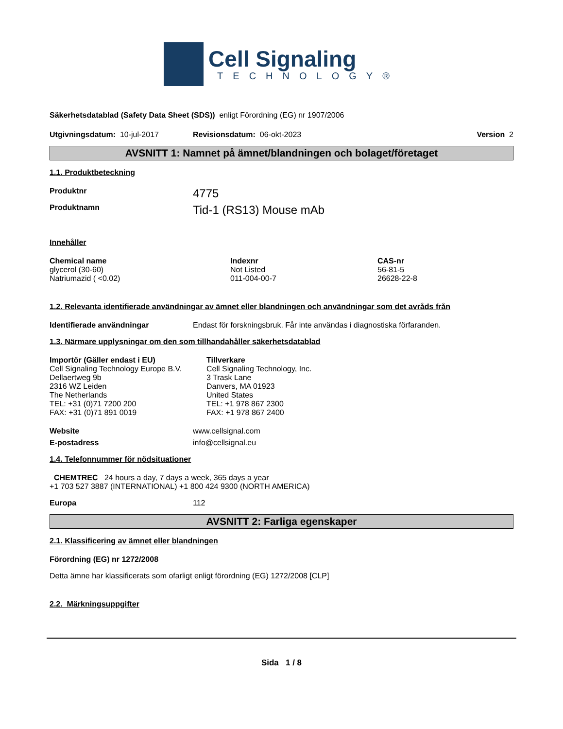Cell Signaling
TECHNOLOGY®
Säkerhetsdatablad (Safety Data Sheet (SDS)) enligt Förordning (EG) nr 1907/2006
Utgivningsdatum: 10-jul-2017 Revisionsdatum: 06-okt-2023 Version 2
AVSNITT 1: Namnet på ämnet/blandningen och bolaget/företaget
1.1. Produktbeteckning
Produktnr 4775
Produktnamn Tid-1 (RS13) Mouse mAb
Innehåller
| Chemical name | Indexnr | CAS-nr |
| --- | --- | --- |
| glycerol (30-60) | Not Listed | 56-81-5 |
| Natriumazid ( <0.02) | 011-004-00-7 | 26628-22-8 |
1.2. Relevanta identifierade användningar av ämnet eller blandningen och användningar som det avråds från
Identifierade användningar Endast för forskningsbruk. Får inte användas i diagnostiska förfaranden.
1.3. Närmare upplysningar om den som tillhandahåller säkerhetsdatablad
| Importör (Gäller endast i EU) | Tillverkare |
| --- | --- |
| Cell Signaling Technology Europe B.V. Dellaertweg 9b 2316 WZ Leiden The Netherlands TEL: +31 (0)71 7200 200 FAX: +31 (0)71 891 0019 | Cell Signaling Technology, Inc. 3 Trask Lane Danvers, MA 01923 United States TEL: +1 978 867 2300 FAX: +1 978 867 2400 |
Website www.cellsignal.com
E-postadress info@cellsignal.eu
1.4. Telefonnummer för nödsituationer
CHEMTREC 24 hours a day, 7 days a week, 365 days a year
+1 703 527 3887 (INTERNATIONAL) +1 800 424 9300 (NORTH AMERICA)
Europa 112
AVSNITT 2: Farliga egenskaper
2.1. Klassificering av ämnet eller blandningen
Förordning (EG) nr 1272/2008
Detta ämne har klassificerats som ofarligt enligt förordning (EG) 1272/2008 [CLP]
2.2. Märkningsuppgifter
Sida 1 / 8